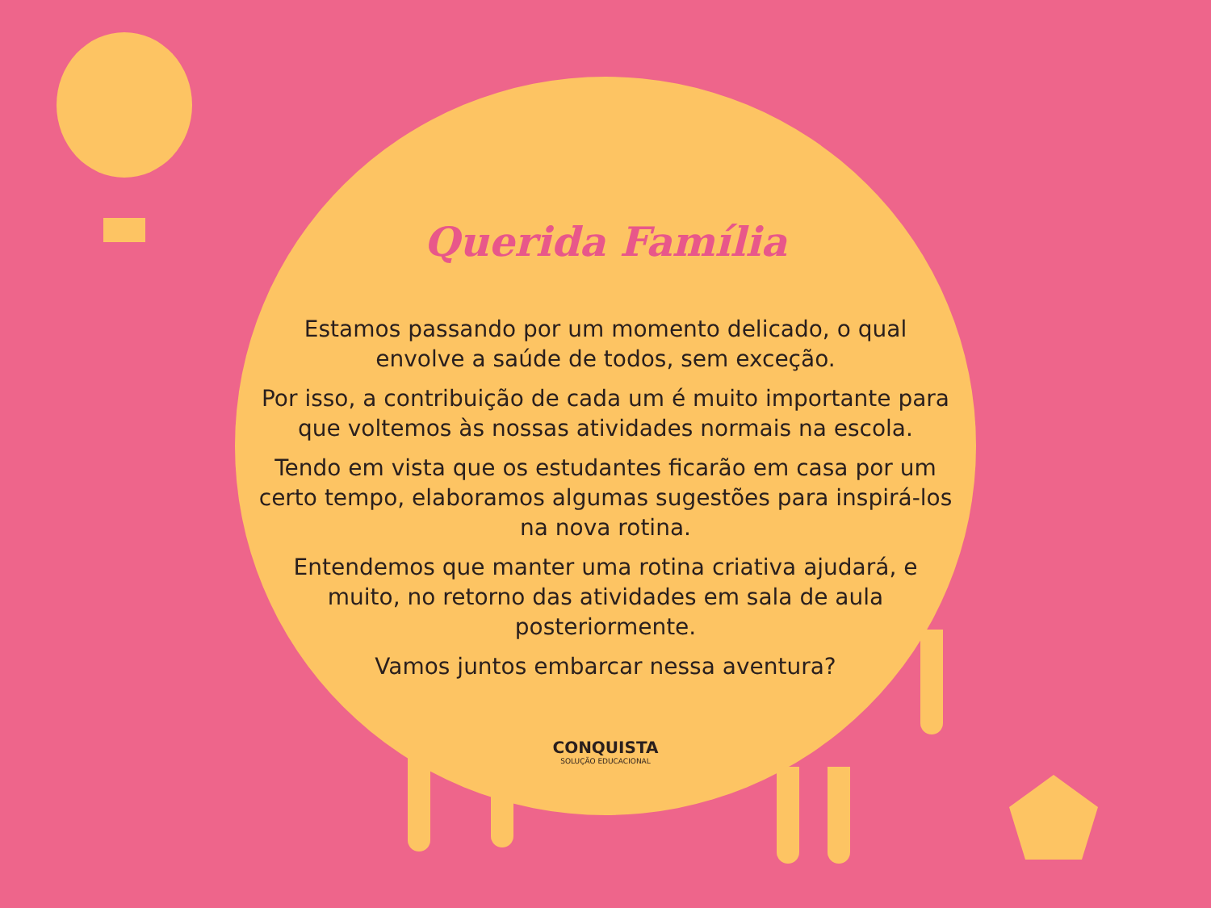Querida Família
Estamos passando por um momento delicado, o qual envolve a saúde de todos, sem exceção.
Por isso, a contribuição de cada um é muito importante para que voltemos às nossas atividades normais na escola.
Tendo em vista que os estudantes ficarão em casa por um certo tempo, elaboramos algumas sugestões para inspirá-los na nova rotina.
Entendemos que manter uma rotina criativa ajudará, e muito, no retorno das atividades em sala de aula posteriormente.
Vamos juntos embarcar nessa aventura?
CONQUISTA
SOLUÇÃO EDUCACIONAL